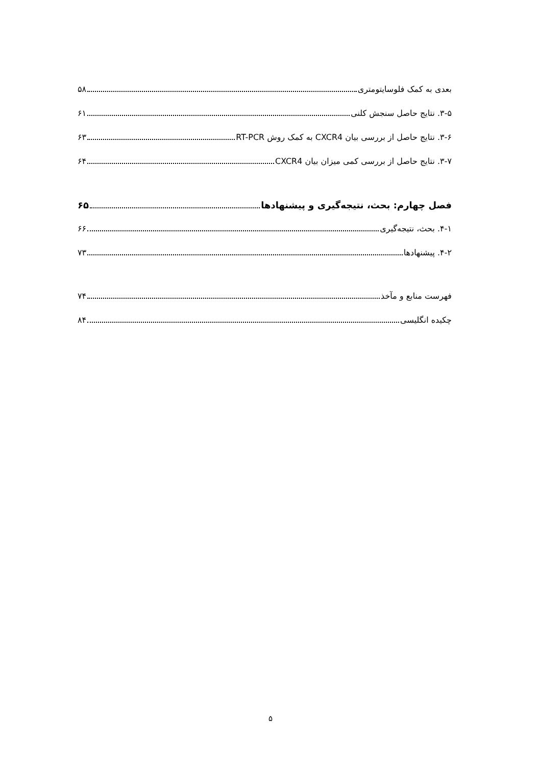بعدی به کمک فلوسایتومتری ۵۸
۳-۵. نتایج حاصل سنجش کلنی ۶۱
۳-۶. نتایج حاصل از بررسی بیان CXCR4 به کمک روش RT-PCR ۶۳
۳-۷. نتایج حاصل از بررسی کمی میزان بیان CXCR4 ۶۴
فصل چهارم: بحث، نتیجه‌گیری و پیشنهادها ۶۵
۴-۱. بحث، نتیجه‌گیری ۶۶
۴-۲. پیشنهادها ۷۳
فهرست منابع و مآخذ ۷۴
چکیده انگلیسی ۸۴
۵